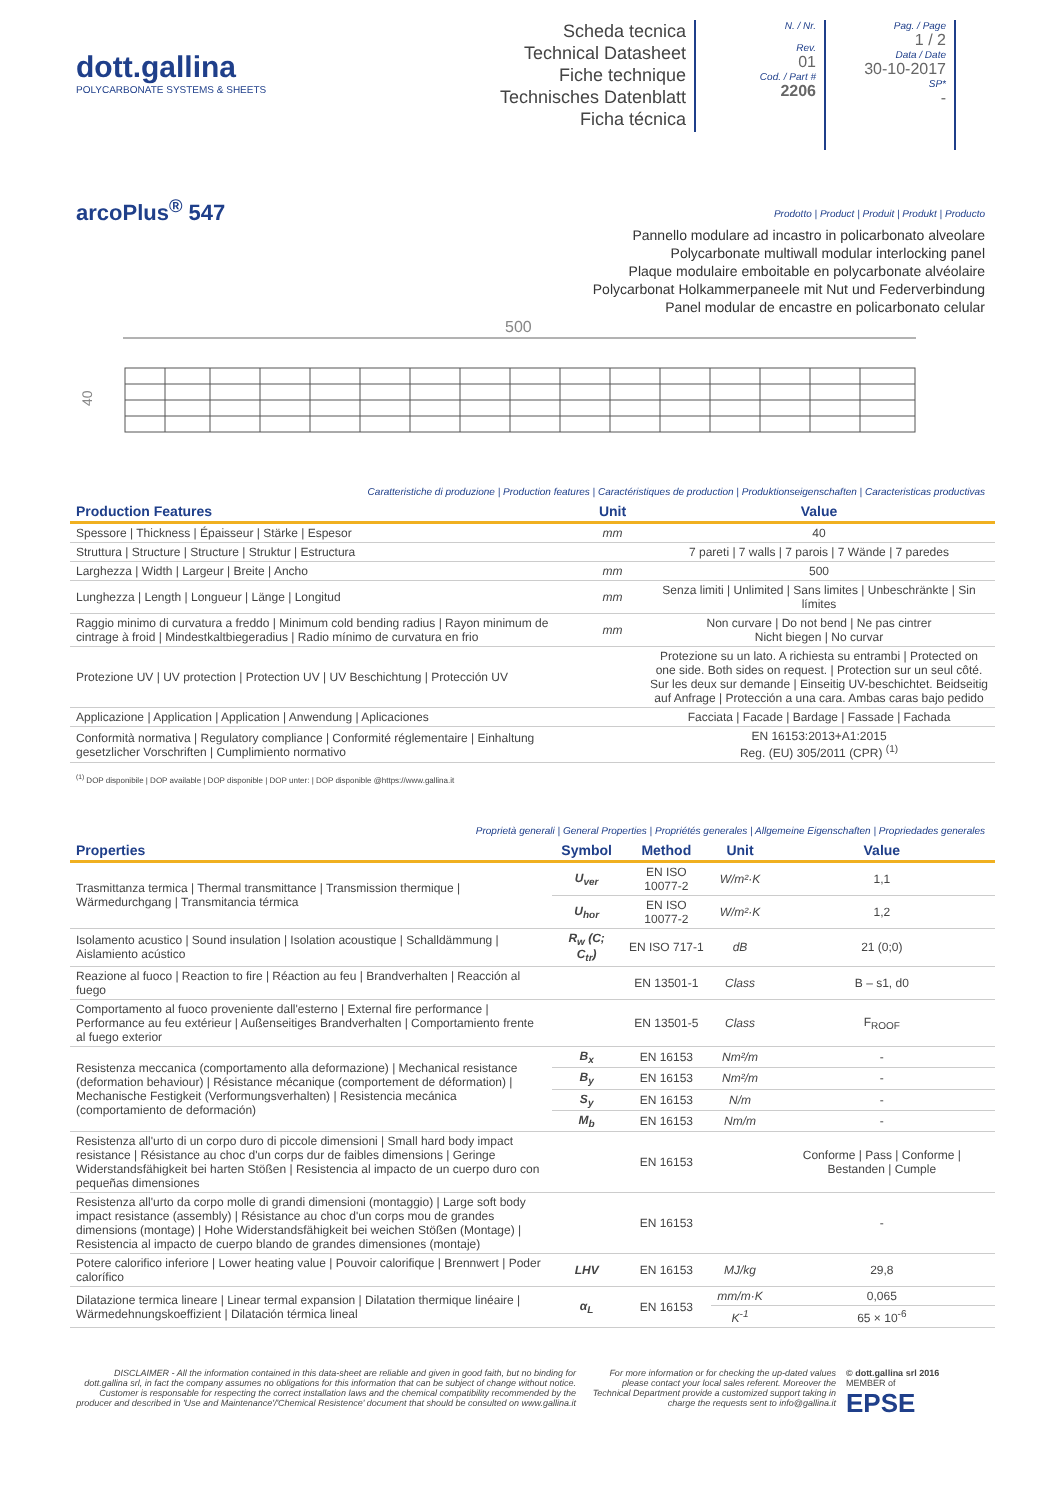dott.gallina
POLYCARBONATE SYSTEMS & SHEETS
Scheda tecnica
Technical Datasheet
Fiche technique
Technisches Datenblatt
Ficha técnica
N. / Nr.
Rev.
01
Cod. / Part #
2206
Pag. / Page
1 / 2
Data / Date
30-10-2017
SP*
-
arcoPlus<sup>®</sup> 547
Prodotto | Product | Produit | Produkt | Producto
Pannello modulare ad incastro in policarbonato alveolare
Polycarbonate multiwall modular interlocking panel
Plaque modulaire emboitable en polycarbonate alvéolaire
Polycarbonat Holkammerpaneele mit Nut und Federverbindung
Panel modular de encastre en policarbonato celular
500
40
Caratteristiche di produzione | Production features | Caractéristiques de production | Produktionseigenschaften | Caracteristicas productivas
| Production Features | Unit | Value |
| --- | --- | --- |
| Spessore / Thickness / Épaisseur / Stärke / Espesor | mm | 40 |
| Struttura / Structure / Structure / Struktur / Estructura | | 7 pareti / 7 walls / 7 parois / 7 Wände / 7 paredes |
| Larghezza / Width / Largeur / Breite / Ancho | mm | 500 |
| Lunghezza / Length / Longueur / Länge / Longitud | mm | Senza limiti / Unlimited / Sans limites / Unbeschränkte / Sin límites |
| Raggio minimo di curvatura a freddo / Minimum cold bending radius / Rayon minimum de cintrage à froid / Mindestkaltbiegeradius / Radio mínimo de curvatura en frio | mm | Non curvare / Do not bend / Ne pas cintrer Nicht biegen / No curvar |
| Protezione UV / UV protection / Protection UV / UV Beschichtung / Protección UV | | Protezione su un lato. A richiesta su entrambi / Protected on one side. Both sides on request. / Protection sur un seul côté. Sur les deux sur demande / Einseitig UV-beschichtet. Beidseitig auf Anfrage / Protección a una cara. Ambas caras bajo pedido |
| Applicazione / Application / Application / Anwendung / Aplicaciones | | Facciata / Facade / Bardage / Fassade / Fachada |
| Conformità normativa / Regulatory compliance / Conformité réglementaire / Einhaltung gesetzlicher Vorschriften / Cumplimiento normativo | | EN 16153:2013+A1:2015 Reg. (EU) 305/2011 (CPR) <sup>(1)</sup> |
<sup>(1)</sup> DOP disponibile | DOP available | DOP disponible | DOP unter: | DOP disponible @https://www.gallina.it
Proprietà generali | General Properties | Propriétés generales | Allgemeine Eigenschaften | Propriedades generales
| Properties | Symbol | Method | Unit | Value |
| --- | --- | --- | --- | --- |
| Trasmittanza termica / Thermal transmittance / Transmission thermique / Wärmedurchgang / Transmitancia térmica | U<sub>ver</sub> | EN ISO 10077-2 | W/m²·K | 1,1 |
| | U<sub>hor</sub> | EN ISO 10077-2 | W/m²·K | 1,2 |
| Isolamento acustico / Sound insulation / Isolation acoustique / Schalldämmung / Aislamiento acústico | R<sub>w</sub> (C; C<sub>tr</sub>) | EN ISO 717-1 | dB | 21 (0;0) |
| Reazione al fuoco / Reaction to fire / Réaction au feu / Brandverhalten / Reacción al fuego | | EN 13501-1 | Class | B – s1, d0 |
| Comportamento al fuoco proveniente dall'esterno / External fire performance / Performance au feu extérieur / Außenseitiges Brandverhalten / Comportamiento frente al fuego exterior | | EN 13501-5 | Class | F<sub>ROOF</sub> |
| Resistenza meccanica (comportamento alla deformazione) / Mechanical resistance (deformation behaviour) / Résistance mécanique (comportement de déformation) / Mechanische Festigkeit (Verformungsverhalten) / Resistencia mecánica (comportamiento de deformación) | B<sub>x</sub> | EN 16153 | Nm²/m | - |
| | B<sub>y</sub> | EN 16153 | Nm²/m | - |
| | S<sub>y</sub> | EN 16153 | N/m | - |
| | M<sub>b</sub> | EN 16153 | Nm/m | - |
| Resistenza all'urto di un corpo duro di piccole dimensioni / Small hard body impact resistance / Résistance au choc d'un corps dur de faibles dimensions / Geringe Widerstandsfähigkeit bei harten Stößen / Resistencia al impacto de un cuerpo duro con pequeñas dimensiones | | EN 16153 | | Conforme / Pass / Conforme / Bestanden / Cumple |
| Resistenza all'urto da corpo molle di grandi dimensioni (montaggio) / Large soft body impact resistance (assembly) / Résistance au choc d'un corps mou de grandes dimensions (montage) / Hohe Widerstandsfähigkeit bei weichen Stößen (Montage) / Resistencia al impacto de cuerpo blando de grandes dimensiones (montaje) | | EN 16153 | | - |
| Potere calorifico inferiore / Lower heating value / Pouvoir calorifique / Brennwert / Poder calorífico | LHV | EN 16153 | MJ/kg | 29,8 |
| Dilatazione termica lineare / Linear termal expansion / Dilatation thermique linéaire / Wärmedehnungskoeffizient / Dilatación térmica lineal | α<sub>L</sub> | EN 16153 | mm/m·K | 0,065 |
| | | | K<sup>-1</sup> | 65 × 10<sup>-6</sup> |
DISCLAIMER - All the information contained in this data-sheet are reliable and given in good faith, but no binding for dott.gallina srl, in fact the company assumes no obligations for this information that can be subject of change without notice. Customer is responsable for respecting the correct installation laws and the chemical compatibility recommended by the producer and described in 'Use and Maintenance'/'Chemical Resistence' document that should be consulted on www.gallina.it
For more information or for checking the up-dated values please contact your local sales referent. Moreover the Technical Department provide a customized support taking in charge the requests sent to info@gallina.it
© dott.gallina srl 2016
MEMBER of
EPSE